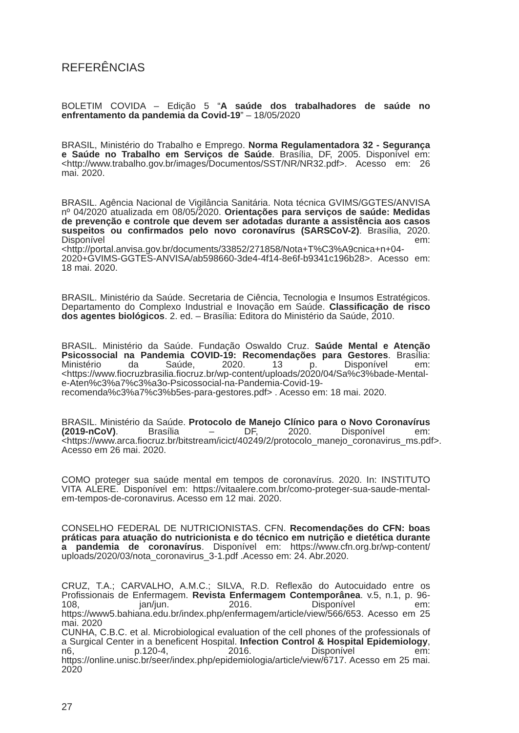REFERÊNCIAS
BOLETIM COVIDA – Edição 5 “A saúde dos trabalhadores de saúde no enfrentamento da pandemia da Covid-19” – 18/05/2020
BRASIL, Ministério do Trabalho e Emprego. Norma Regulamentadora 32 - Segurança e Saúde no Trabalho em Serviços de Saúde. Brasília, DF, 2005. Disponível em: <http://www.trabalho.gov.br/images/Documentos/SST/NR/NR32.pdf>. Acesso em: 26 mai. 2020.
BRASIL. Agência Nacional de Vigilância Sanitária. Nota técnica GVIMS/GGTES/ANVISA nº 04/2020 atualizada em 08/05/2020. Orientações para serviços de saúde: Medidas de prevenção e controle que devem ser adotadas durante a assistência aos casos suspeitos ou confirmados pelo novo coronavírus (SARSCoV-2). Brasília, 2020. Disponível em: <http://portal.anvisa.gov.br/documents/33852/271858/Nota+T%C3%A9cnica+n+04-2020+GVIMS-GGTES-ANVISA/ab598660-3de4-4f14-8e6f-b9341c196b28>. Acesso em: 18 mai. 2020.
BRASIL. Ministério da Saúde. Secretaria de Ciência, Tecnologia e Insumos Estratégicos. Departamento do Complexo Industrial e Inovação em Saúde. Classificação de risco dos agentes biológicos. 2. ed. – Brasília: Editora do Ministério da Saúde, 2010.
BRASIL. Ministério da Saúde. Fundação Oswaldo Cruz. Saúde Mental e Atenção Psicossocial na Pandemia COVID-19: Recomendações para Gestores. Brasília: Ministério da Saúde, 2020. 13 p. Disponível em: <https://www.fiocruzbrasilia.fiocruz.br/wp-content/uploads/2020/04/Sa%c3%bade-Mental-e-Aten%c3%a7%c3%a3o-Psicossocial-na-Pandemia-Covid-19-recomenda%c3%a7%c3%b5es-para-gestores.pdf> . Acesso em: 18 mai. 2020.
BRASIL. Ministério da Saúde. Protocolo de Manejo Clínico para o Novo Coronavírus (2019-nCoV). Brasília – DF, 2020. Disponível em: <https://www.arca.fiocruz.br/bitstream/icict/40249/2/protocolo_manejo_coronavirus_ms.pdf>. Acesso em 26 mai. 2020.
COMO proteger sua saúde mental em tempos de coronavírus. 2020. In: INSTITUTO VITA ALERE. Disponível em: https://vitaalere.com.br/como-proteger-sua-saude-mental-em-tempos-de-coronavirus. Acesso em 12 mai. 2020.
CONSELHO FEDERAL DE NUTRICIONISTAS. CFN. Recomendações do CFN: boas práticas para atuação do nutricionista e do técnico em nutrição e dietética durante a pandemia de coronavírus. Disponível em: https://www.cfn.org.br/wp-content/ uploads/2020/03/nota_coronavirus_3-1.pdf .Acesso em: 24. Abr.2020.
CRUZ, T.A.; CARVALHO, A.M.C.; SILVA, R.D. Reflexão do Autocuidado entre os Profissionais de Enfermagem. Revista Enfermagem Contemporânea. v.5, n.1, p. 96-108, jan/jun. 2016. Disponível em: https://www5.bahiana.edu.br/index.php/enfermagem/article/view/566/653. Acesso em 25 mai. 2020
CUNHA, C.B.C. et al. Microbiological evaluation of the cell phones of the professionals of a Surgical Center in a beneficent Hospital. Infection Control & Hospital Epidemiology, n6, p.120-4, 2016. Disponível em: https://online.unisc.br/seer/index.php/epidemiologia/article/view/6717. Acesso em 25 mai. 2020
27